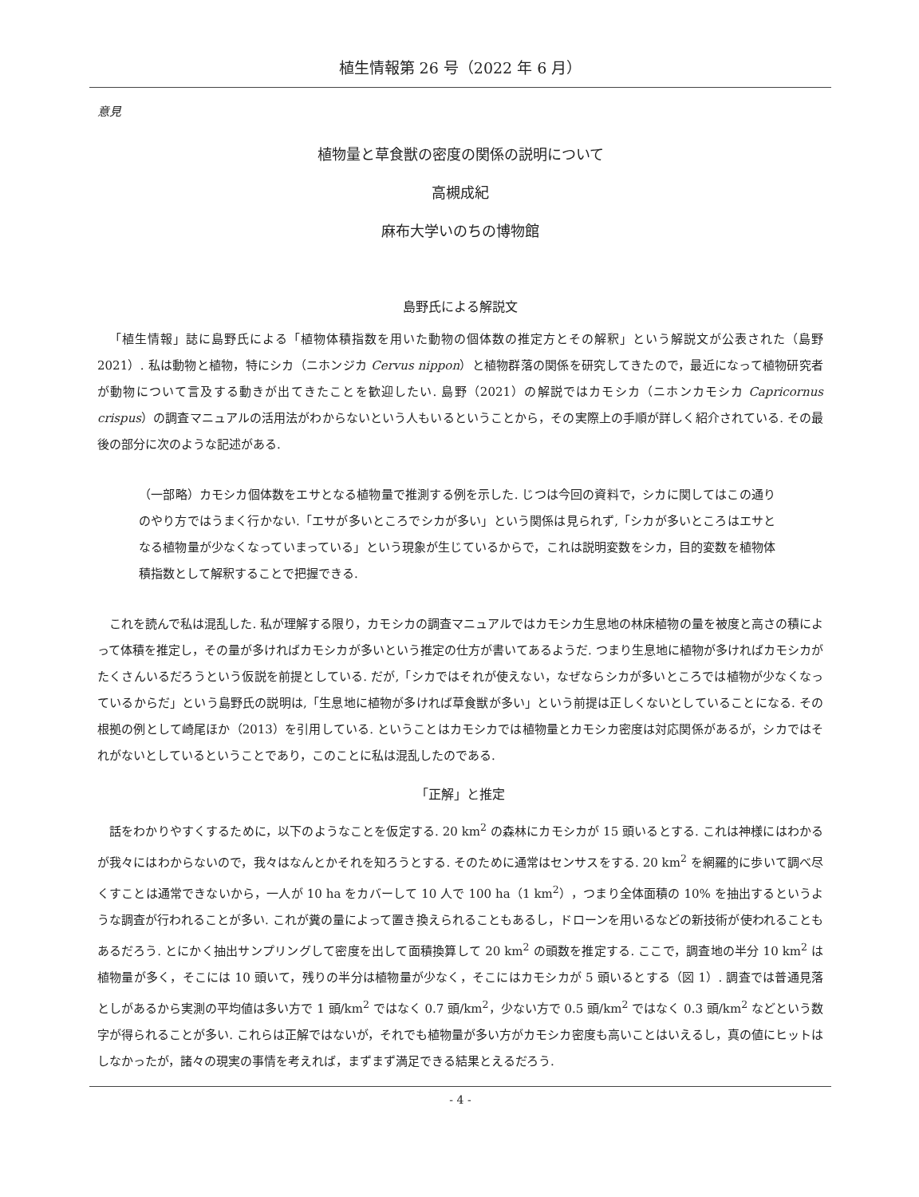植生情報第 26 号（2022 年 6 月）
意見
植物量と草食獣の密度の関係の説明について
高槻成紀
麻布大学いのちの博物館
島野氏による解説文
「植生情報」誌に島野氏による「植物体積指数を用いた動物の個体数の推定方とその解釈」という解説文が公表された（島野 2021）. 私は動物と植物，特にシカ（ニホンジカ Cervus nippon）と植物群落の関係を研究してきたので，最近になって植物研究者が動物について言及する動きが出てきたことを歓迎したい. 島野（2021）の解説ではカモシカ（ニホンカモシカ Capricornus crispus）の調査マニュアルの活用法がわからないという人もいるということから，その実際上の手順が詳しく紹介されている. その最後の部分に次のような記述がある.
（一部略）カモシカ個体数をエサとなる植物量で推測する例を示した. じつは今回の資料で，シカに関してはこの通りのやり方ではうまく行かない.「エサが多いところでシカが多い」という関係は見られず,「シカが多いところはエサとなる植物量が少なくなっていまっている」という現象が生じているからで，これは説明変数をシカ，目的変数を植物体積指数として解釈することで把握できる.
これを読んで私は混乱した. 私が理解する限り，カモシカの調査マニュアルではカモシカ生息地の林床植物の量を被度と高さの積によって体積を推定し，その量が多ければカモシカが多いという推定の仕方が書いてあるようだ. つまり生息地に植物が多ければカモシカがたくさんいるだろうという仮説を前提としている. だが,「シカではそれが使えない，なぜならシカが多いところでは植物が少なくなっているからだ」という島野氏の説明は,「生息地に植物が多ければ草食獣が多い」という前提は正しくないとしていることになる. その根拠の例として崎尾ほか（2013）を引用している. ということはカモシカでは植物量とカモシカ密度は対応関係があるが，シカではそれがないとしているということであり，このことに私は混乱したのである.
「正解」と推定
話をわかりやすくするために，以下のようなことを仮定する. 20 km<sup>2</sup> の森林にカモシカが 15 頭いるとする. これは神様にはわかるが我々にはわからないので，我々はなんとかそれを知ろうとする. そのために通常はセンサスをする. 20 km<sup>2</sup> を網羅的に歩いて調べ尽くすことは通常できないから，一人が 10 ha をカバーして 10 人で 100 ha（1 km<sup>2</sup>），つまり全体面積の 10% を抽出するというような調査が行われることが多い. これが糞の量によって置き換えられることもあるし，ドローンを用いるなどの新技術が使われることもあるだろう. とにかく抽出サンプリングして密度を出して面積換算して 20 km<sup>2</sup> の頭数を推定する. ここで，調査地の半分 10 km<sup>2</sup> は植物量が多く，そこには 10 頭いて，残りの半分は植物量が少なく，そこにはカモシカが 5 頭いるとする（図 1）. 調査では普通見落としがあるから実測の平均値は多い方で 1 頭/km<sup>2</sup> ではなく 0.7 頭/km<sup>2</sup>，少ない方で 0.5 頭/km<sup>2</sup> ではなく 0.3 頭/km<sup>2</sup> などという数字が得られることが多い. これらは正解ではないが，それでも植物量が多い方がカモシカ密度も高いことはいえるし，真の値にヒットはしなかったが，諸々の現実の事情を考えれば，まずまず満足できる結果とえるだろう.
- 4 -